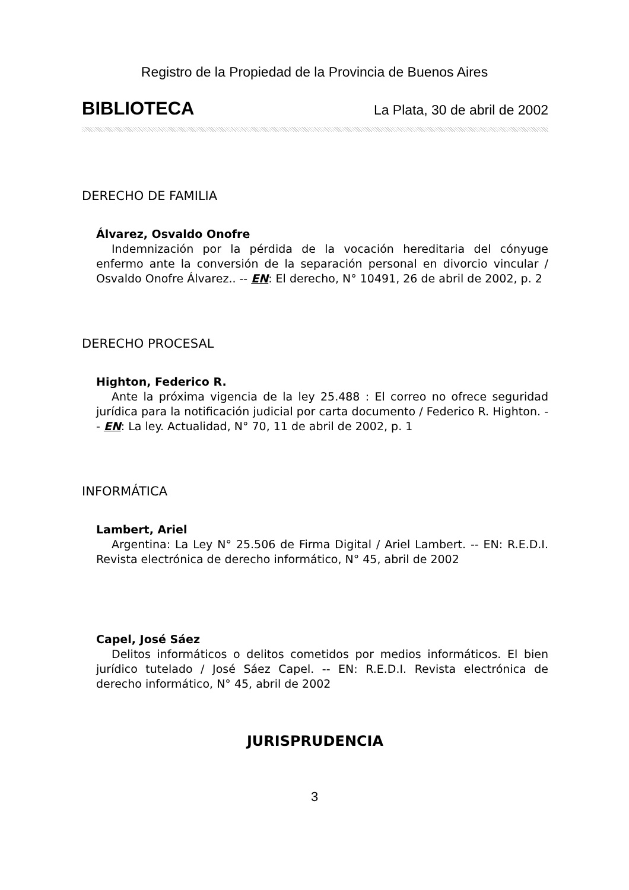Registro de la Propiedad de la Provincia de Buenos Aires
BIBLIOTECA La Plata, 30 de abril de 2002
DERECHO DE FAMILIA
Álvarez, Osvaldo Onofre
Indemnización por la pérdida de la vocación hereditaria del cónyuge enfermo ante la conversión de la separación personal en divorcio vincular / Osvaldo Onofre Álvarez.. -- EN: El derecho, N° 10491, 26 de abril de 2002, p. 2
DERECHO PROCESAL
Highton, Federico R.
Ante la próxima vigencia de la ley 25.488 : El correo no ofrece seguridad jurídica para la notificación judicial por carta documento / Federico R. Highton. -- EN: La ley. Actualidad, N° 70, 11 de abril de 2002, p. 1
INFORMÁTICA
Lambert, Ariel
Argentina: La Ley N° 25.506 de Firma Digital / Ariel Lambert. -- EN: R.E.D.I. Revista electrónica de derecho informático, N° 45, abril de 2002
Capel, José Sáez
Delitos informáticos o delitos cometidos por medios informáticos. El bien jurídico tutelado / José Sáez Capel. -- EN: R.E.D.I. Revista electrónica de derecho informático, N° 45, abril de 2002
JURISPRUDENCIA
3